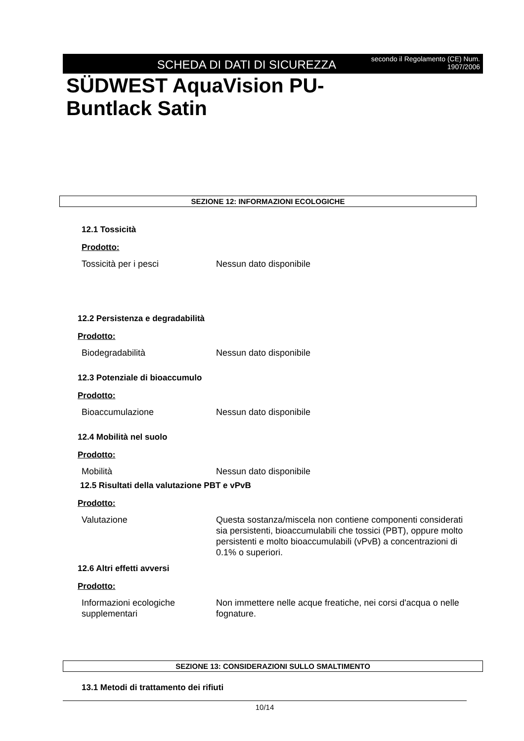SCHEDA DI DATI DI SICUREZZA
secondo il Regolamento (CE) Num. 1907/2006
SÜDWEST AquaVision PU-
Buntlack Satin
SEZIONE 12: INFORMAZIONI ECOLOGICHE
12.1 Tossicità
Prodotto:
Tossicità per i pesci Nessun dato disponibile
12.2 Persistenza e degradabilità
Prodotto:
Biodegradabilità Nessun dato disponibile
12.3 Potenziale di bioaccumulo
Prodotto:
Bioaccumulazione Nessun dato disponibile
12.4 Mobilità nel suolo
Prodotto:
Mobilità Nessun dato disponibile
12.5 Risultati della valutazione PBT e vPvB
Prodotto:
Valutazione Questa sostanza/miscela non contiene componenti considerati sia persistenti, bioaccumulabili che tossici (PBT), oppure molto persistenti e molto bioaccumulabili (vPvB) a concentrazioni di 0.1% o superiori.
12.6 Altri effetti avversi
Prodotto:
Informazioni ecologiche supplementari
Non immettere nelle acque freatiche, nei corsi d'acqua o nelle fognature.
SEZIONE 13: CONSIDERAZIONI SULLO SMALTIMENTO
13.1 Metodi di trattamento dei rifiuti
10/14